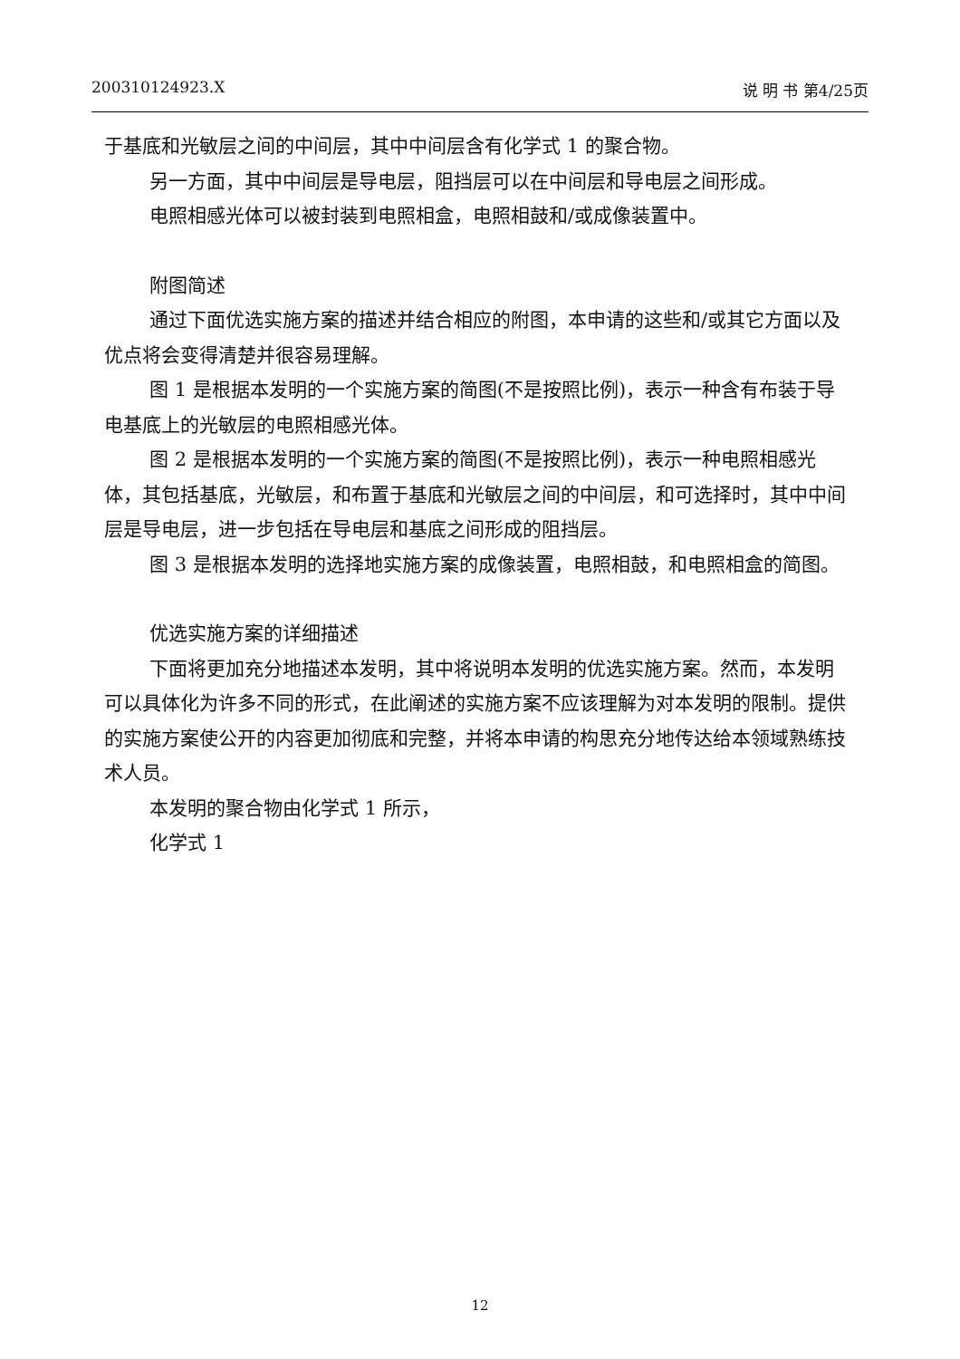200310124923.X 说 明 书 第4/25页
于基底和光敏层之间的中间层，其中中间层含有化学式 1 的聚合物。
另一方面，其中中间层是导电层，阻挡层可以在中间层和导电层之间形成。
电照相感光体可以被封装到电照相盒，电照相鼓和/或成像装置中。
附图简述
通过下面优选实施方案的描述并结合相应的附图，本申请的这些和/或其它方面以及优点将会变得清楚并很容易理解。
图 1 是根据本发明的一个实施方案的简图(不是按照比例)，表示一种含有布装于导电基底上的光敏层的电照相感光体。
图 2 是根据本发明的一个实施方案的简图(不是按照比例)，表示一种电照相感光体，其包括基底，光敏层，和布置于基底和光敏层之间的中间层，和可选择时，其中中间层是导电层，进一步包括在导电层和基底之间形成的阻挡层。
图 3 是根据本发明的选择地实施方案的成像装置，电照相鼓，和电照相盒的简图。
优选实施方案的详细描述
下面将更加充分地描述本发明，其中将说明本发明的优选实施方案。然而，本发明可以具体化为许多不同的形式，在此阐述的实施方案不应该理解为对本发明的限制。提供的实施方案使公开的内容更加彻底和完整，并将本申请的构思充分地传达给本领域熟练技术人员。
本发明的聚合物由化学式 1 所示，
化学式 1
12